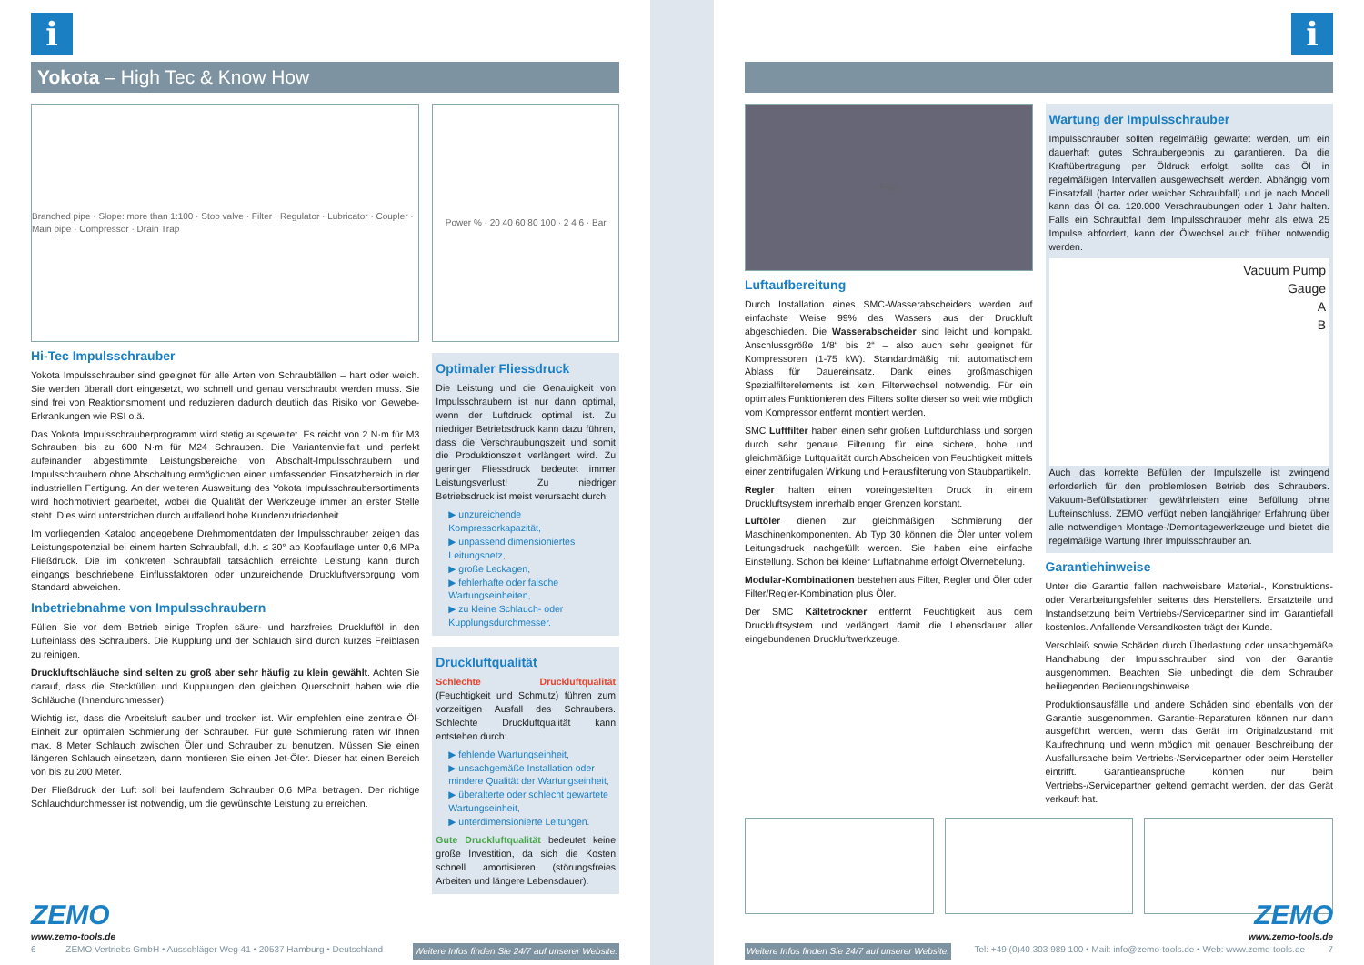i
Yokota – High Tec & Know How
Branched pipe · Slope: more than 1:100 · Stop valve · Filter · Regulator · Lubricator · Coupler · Main pipe · Compressor · Drain Trap
Hi-Tec Impulsschrauber
Yokota Impulsschrauber sind geeignet für alle Arten von Schraubfällen – hart oder weich. Sie werden überall dort eingesetzt, wo schnell und genau verschraubt werden muss. Sie sind frei von Reaktionsmoment und reduzieren dadurch deutlich das Risiko von Gewebe-Erkrankungen wie RSI o.ä.
Das Yokota Impulsschrauberprogramm wird stetig ausgeweitet. Es reicht von 2 N·m für M3 Schrauben bis zu 600 N·m für M24 Schrauben. Die Variantenvielfalt und perfekt aufeinander abgestimmte Leistungsbereiche von Abschalt-Impulsschraubern und Impulsschraubern ohne Abschaltung ermöglichen einen umfassenden Einsatzbereich in der industriellen Fertigung. An der weiteren Ausweitung des Yokota Impulsschraubersortiments wird hochmotiviert gearbeitet, wobei die Qualität der Werkzeuge immer an erster Stelle steht. Dies wird unterstrichen durch auffallend hohe Kundenzufriedenheit.
Im vorliegenden Katalog angegebene Drehmomentdaten der Impulsschrauber zeigen das Leistungspotenzial bei einem harten Schraubfall, d.h. ≤ 30° ab Kopfauflage unter 0,6 MPa Fließdruck. Die im konkreten Schraubfall tatsächlich erreichte Leistung kann durch eingangs beschriebene Einflussfaktoren oder unzureichende Druckluftversorgung vom Standard abweichen.
Inbetriebnahme von Impulsschraubern
Füllen Sie vor dem Betrieb einige Tropfen säure- und harzfreies Druckluftöl in den Lufteinlass des Schraubers. Die Kupplung und der Schlauch sind durch kurzes Freiblasen zu reinigen.
Druckluftschläuche sind selten zu groß aber sehr häufig zu klein gewählt. Achten Sie darauf, dass die Stecktüllen und Kupplungen den gleichen Querschnitt haben wie die Schläuche (Innendurchmesser).
Wichtig ist, dass die Arbeitsluft sauber und trocken ist. Wir empfehlen eine zentrale Öl-Einheit zur optimalen Schmierung der Schrauber. Für gute Schmierung raten wir Ihnen max. 8 Meter Schlauch zwischen Öler und Schrauber zu benutzen. Müssen Sie einen längeren Schlauch einsetzen, dann montieren Sie einen Jet-Öler. Dieser hat einen Bereich von bis zu 200 Meter.
Der Fließdruck der Luft soll bei laufendem Schrauber 0,6 MPa betragen. Der richtige Schlauchdurchmesser ist notwendig, um die gewünschte Leistung zu erreichen.
Power % · 20 40 60 80 100 · 2 4 6 · Bar
Optimaler Fliessdruck
Die Leistung und die Genauigkeit von Impulsschraubern ist nur dann optimal, wenn der Luftdruck optimal ist. Zu niedriger Betriebsdruck kann dazu führen, dass die Verschraubungszeit und somit die Produktionszeit verlängert wird. Zu geringer Fliessdruck bedeutet immer Leistungsverlust! Zu niedriger Betriebsdruck ist meist verursacht durch:
▶ unzureichende Kompressorkapazität,
▶ unpassend dimensioniertes Leitungsnetz,
▶ große Leckagen,
▶ fehlerhafte oder falsche Wartungseinheiten,
▶ zu kleine Schlauch- oder Kupplungsdurchmesser.
Druckluftqualität
Schlechte Druckluftqualität (Feuchtigkeit und Schmutz) führen zum vorzeitigen Ausfall des Schraubers. Schlechte Druckluftqualität kann entstehen durch:
▶ fehlende Wartungseinheit,
▶ unsachgemäße Installation oder mindere Qualität der Wartungseinheit,
▶ überalterte oder schlecht gewartete Wartungseinheit,
▶ unterdimensionierte Leitungen.
Gute Druckluftqualität bedeutet keine große Investition, da sich die Kosten schnell amortisieren (störungsfreies Arbeiten und längere Lebensdauer).
ZEMO
www.zemo-tools.de
6 ZEMO Vertriebs GmbH • Ausschläger Weg 41 • 20537 Hamburg • Deutschland Weitere Infos finden Sie 24/7 auf unserer Website.
i
Foto
Luftaufbereitung
Durch Installation eines SMC-Wasserabscheiders werden auf einfachste Weise 99% des Wassers aus der Druckluft abgeschieden. Die Wasserabscheider sind leicht und kompakt. Anschlussgröße 1/8“ bis 2“ – also auch sehr geeignet für Kompressoren (1-75 kW). Standardmäßig mit automatischem Ablass für Dauereinsatz. Dank eines großmaschigen Spezialfilterelements ist kein Filterwechsel notwendig. Für ein optimales Funktionieren des Filters sollte dieser so weit wie möglich vom Kompressor entfernt montiert werden.
SMC Luftfilter haben einen sehr großen Luftdurchlass und sorgen durch sehr genaue Filterung für eine sichere, hohe und gleichmäßige Luftqualität durch Abscheiden von Feuchtigkeit mittels einer zentrifugalen Wirkung und Herausfilterung von Staubpartikeln.
Regler halten einen voreingestellten Druck in einem Druckluftsystem innerhalb enger Grenzen konstant.
Luftöler dienen zur gleichmäßigen Schmierung der Maschinenkomponenten. Ab Typ 30 können die Öler unter vollem Leitungsdruck nachgefüllt werden. Sie haben eine einfache Einstellung. Schon bei kleiner Luftabnahme erfolgt Ölvernebelung.
Modular-Kombinationen bestehen aus Filter, Regler und Öler oder Filter/Regler-Kombination plus Öler.
Der SMC Kältetrockner entfernt Feuchtigkeit aus dem Druckluftsystem und verlängert damit die Lebensdauer aller eingebundenen Druckluftwerkzeuge.
Wartung der Impulsschrauber
Impulsschrauber sollten regelmäßig gewartet werden, um ein dauerhaft gutes Schraubergebnis zu garantieren. Da die Kraftübertragung per Öldruck erfolgt, sollte das Öl in regelmäßigen Intervallen ausgewechselt werden. Abhängig vom Einsatzfall (harter oder weicher Schraubfall) und je nach Modell kann das Öl ca. 120.000 Verschraubungen oder 1 Jahr halten. Falls ein Schraubfall dem Impulsschrauber mehr als etwa 25 Impulse abfordert, kann der Ölwechsel auch früher notwendig werden.
Vacuum Pump
Gauge
A
B
Auch das korrekte Befüllen der Impulszelle ist zwingend erforderlich für den problemlosen Betrieb des Schraubers. Vakuum-Befüllstationen gewährleisten eine Befüllung ohne Lufteinschluss. ZEMO verfügt neben langjähriger Erfahrung über alle notwendigen Montage-/Demontagewerkzeuge und bietet die regelmäßige Wartung Ihrer Impulsschrauber an.
Garantiehinweise
Unter die Garantie fallen nachweisbare Material-, Konstruktions- oder Verarbeitungsfehler seitens des Herstellers. Ersatzteile und Instandsetzung beim Vertriebs-/Servicepartner sind im Garantiefall kostenlos. Anfallende Versandkosten trägt der Kunde.
Verschleiß sowie Schäden durch Überlastung oder unsachgemäße Handhabung der Impulsschrauber sind von der Garantie ausgenommen. Beachten Sie unbedingt die dem Schrauber beiliegenden Bedienungshinweise.
Produktionsausfälle und andere Schäden sind ebenfalls von der Garantie ausgenommen. Garantie-Reparaturen können nur dann ausgeführt werden, wenn das Gerät im Originalzustand mit Kaufrechnung und wenn möglich mit genauer Beschreibung der Ausfallursache beim Vertriebs-/Servicepartner oder beim Hersteller eintrifft. Garantieansprüche können nur beim Vertriebs-/Servicepartner geltend gemacht werden, der das Gerät verkauft hat.
ZEMO
www.zemo-tools.de
Weitere Infos finden Sie 24/7 auf unserer Website. Tel: +49 (0)40 303 989 100 • Mail: info@zemo-tools.de • Web: www.zemo-tools.de 7